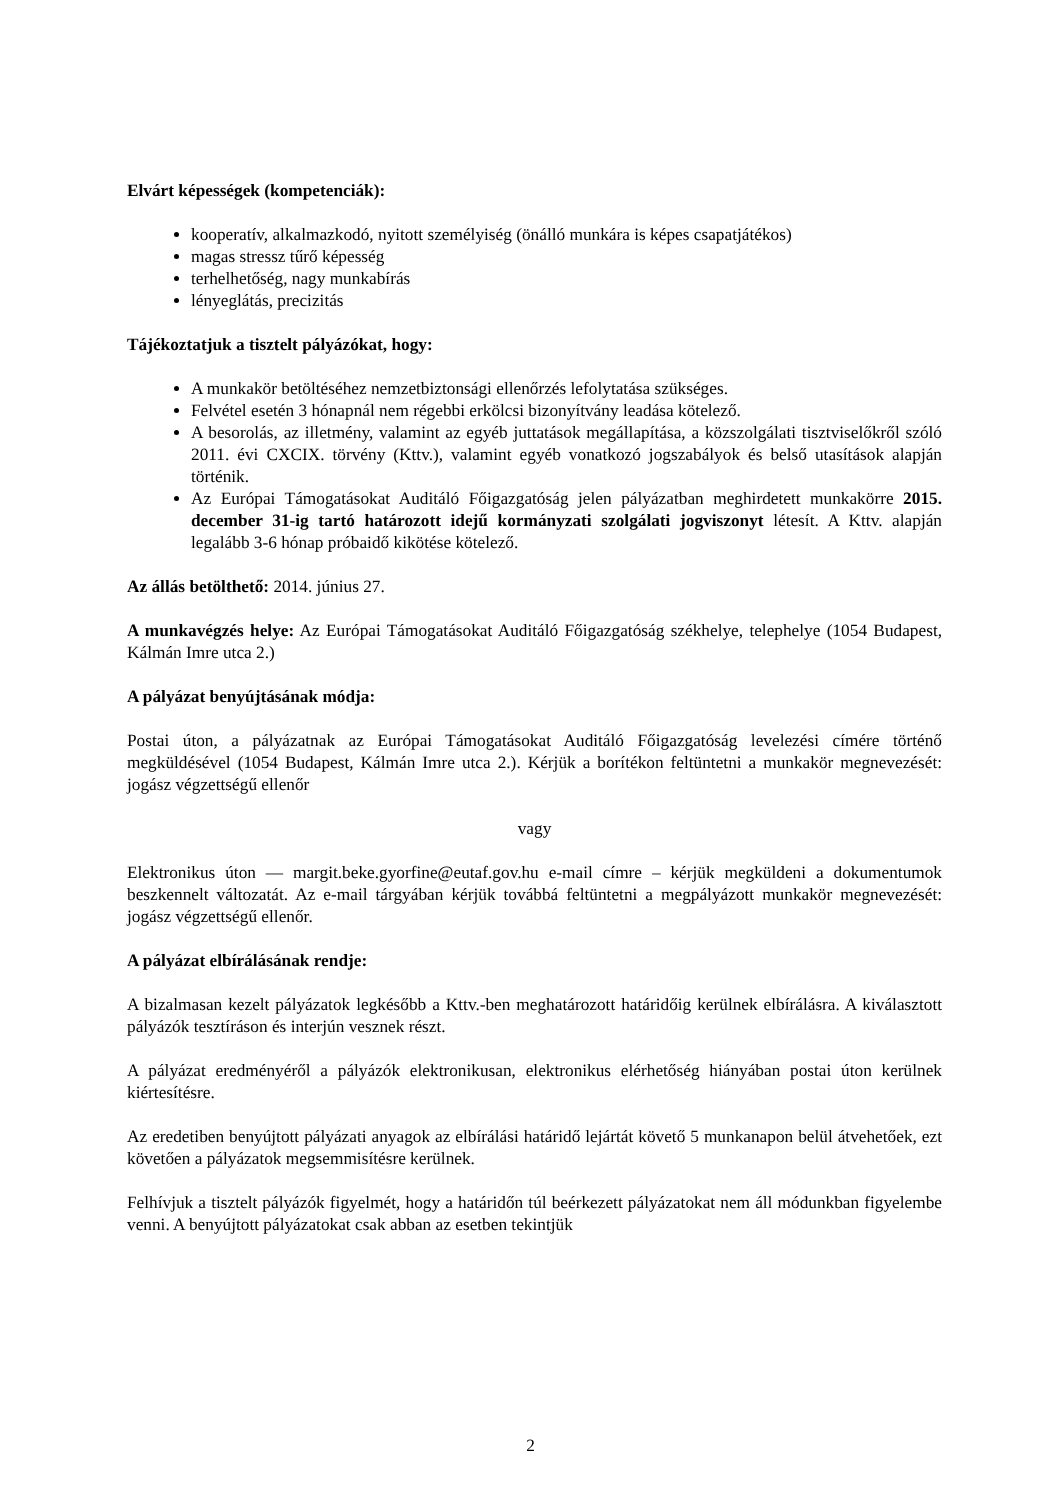Elvárt képességek (kompetenciák):
kooperatív, alkalmazkodó, nyitott személyiség (önálló munkára is képes csapatjátékos)
magas stressz tűrő képesség
terhelhetőség, nagy munkabírás
lényeglátás, precizitás
Tájékoztatjuk a tisztelt pályázókat, hogy:
A munkakör betöltéséhez nemzetbiztonsági ellenőrzés lefolytatása szükséges.
Felvétel esetén 3 hónapnál nem régebbi erkölcsi bizonyítvány leadása kötelező.
A besorolás, az illetmény, valamint az egyéb juttatások megállapítása, a közszolgálati tisztviselőkről szóló 2011. évi CXCIX. törvény (Kttv.), valamint egyéb vonatkozó jogszabályok és belső utasítások alapján történik.
Az Európai Támogatásokat Auditáló Főigazgatóság jelen pályázatban meghirdetett munkakörre 2015. december 31-ig tartó határozott idejű kormányzati szolgálati jogviszonyt létesít. A Kttv. alapján legalább 3-6 hónap próbaidő kikötése kötelező.
Az állás betölthető: 2014. június 27.
A munkavégzés helye: Az Európai Támogatásokat Auditáló Főigazgatóság székhelye, telephelye (1054 Budapest, Kálmán Imre utca 2.)
A pályázat benyújtásának módja:
Postai úton, a pályázatnak az Európai Támogatásokat Auditáló Főigazgatóság levelezési címére történő megküldésével (1054 Budapest, Kálmán Imre utca 2.). Kérjük a borítékon feltüntetni a munkakör megnevezését: jogász végzettségű ellenőr
vagy
Elektronikus úton — margit.beke.gyorfine@eutaf.gov.hu e-mail címre – kérjük megküldeni a dokumentumok beszkennelt változatát. Az e-mail tárgyában kérjük továbbá feltüntetni a megpályázott munkakör megnevezését: jogász végzettségű ellenőr.
A pályázat elbírálásának rendje:
A bizalmasan kezelt pályázatok legkésőbb a Kttv.-ben meghatározott határidőig kerülnek elbírálásra. A kiválasztott pályázók tesztíráson és interjún vesznek részt.
A pályázat eredményéről a pályázók elektronikusan, elektronikus elérhetőség hiányában postai úton kerülnek kiértesítésre.
Az eredetiben benyújtott pályázati anyagok az elbírálási határidő lejártát követő 5 munkanapon belül átvehetőek, ezt követően a pályázatok megsemmisítésre kerülnek.
Felhívjuk a tisztelt pályázók figyelmét, hogy a határidőn túl beérkezett pályázatokat nem áll módunkban figyelembe venni. A benyújtott pályázatokat csak abban az esetben tekintjük
2